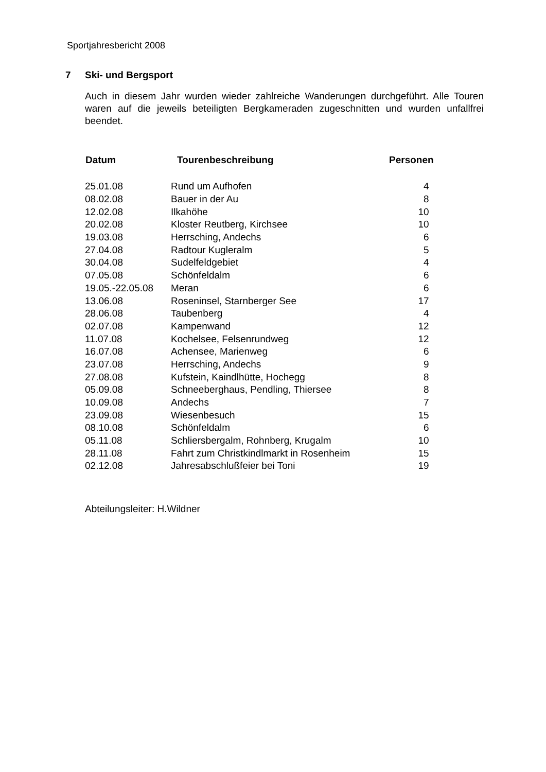Sportjahresbericht 2008
7 Ski- und Bergsport
Auch in diesem Jahr wurden wieder zahlreiche Wanderungen durchgeführt. Alle Touren waren auf die jeweils beteiligten Bergkameraden zugeschnitten und wurden unfallfrei beendet.
| Datum | Tourenbeschreibung | Personen |
| --- | --- | --- |
| 25.01.08 | Rund um Aufhofen | 4 |
| 08.02.08 | Bauer in der Au | 8 |
| 12.02.08 | Ilkahöhe | 10 |
| 20.02.08 | Kloster Reutberg, Kirchsee | 10 |
| 19.03.08 | Herrsching, Andechs | 6 |
| 27.04.08 | Radtour Kugleralm | 5 |
| 30.04.08 | Sudelfeldgebiet | 4 |
| 07.05.08 | Schönfeldalm | 6 |
| 19.05.-22.05.08 | Meran | 6 |
| 13.06.08 | Roseninsel, Starnberger See | 17 |
| 28.06.08 | Taubenberg | 4 |
| 02.07.08 | Kampenwand | 12 |
| 11.07.08 | Kochelsee, Felsenrundweg | 12 |
| 16.07.08 | Achensee, Marienweg | 6 |
| 23.07.08 | Herrsching, Andechs | 9 |
| 27.08.08 | Kufstein, Kaindlhütte, Hochegg | 8 |
| 05.09.08 | Schneeberghaus, Pendling, Thiersee | 8 |
| 10.09.08 | Andechs | 7 |
| 23.09.08 | Wiesenbesuch | 15 |
| 08.10.08 | Schönfeldalm | 6 |
| 05.11.08 | Schliersbergalm, Rohnberg, Krugalm | 10 |
| 28.11.08 | Fahrt zum Christkindlmarkt in Rosenheim | 15 |
| 02.12.08 | Jahresabschlußfeier bei Toni | 19 |
Abteilungsleiter: H.Wildner